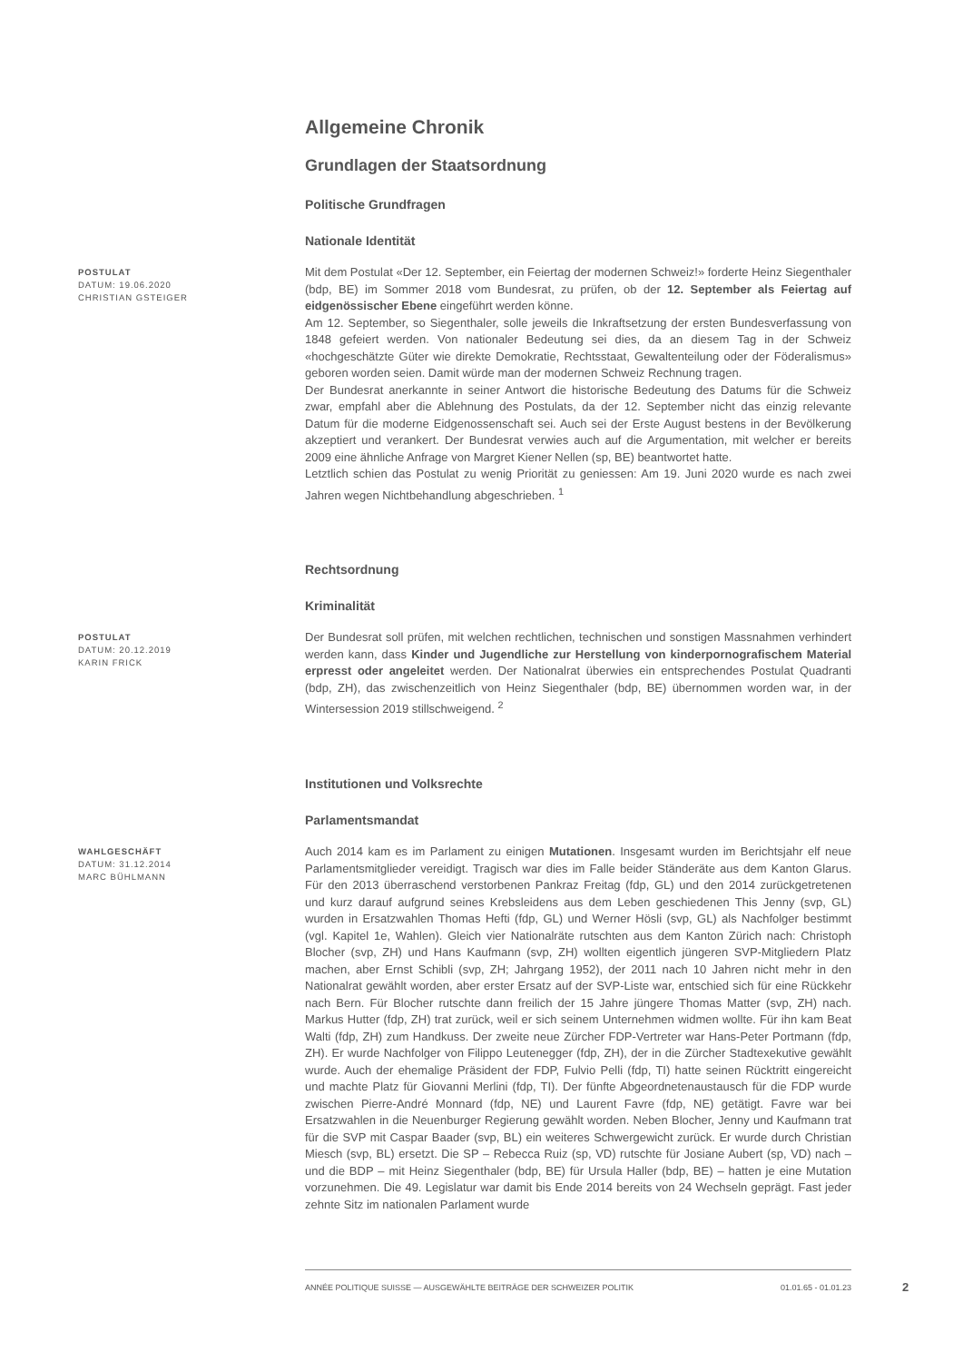Allgemeine Chronik
Grundlagen der Staatsordnung
Politische Grundfragen
Nationale Identität
POSTULAT
DATUM: 19.06.2020
CHRISTIAN GSTEIGER
Mit dem Postulat «Der 12. September, ein Feiertag der modernen Schweiz!» forderte Heinz Siegenthaler (bdp, BE) im Sommer 2018 vom Bundesrat, zu prüfen, ob der 12. September als Feiertag auf eidgenössischer Ebene eingeführt werden könne.
Am 12. September, so Siegenthaler, solle jeweils die Inkraftsetzung der ersten Bundesverfassung von 1848 gefeiert werden. Von nationaler Bedeutung sei dies, da an diesem Tag in der Schweiz «hochgeschätzte Güter wie direkte Demokratie, Rechtsstaat, Gewaltenteilung oder der Föderalismus» geboren worden seien. Damit würde man der modernen Schweiz Rechnung tragen.
Der Bundesrat anerkannte in seiner Antwort die historische Bedeutung des Datums für die Schweiz zwar, empfahl aber die Ablehnung des Postulats, da der 12. September nicht das einzig relevante Datum für die moderne Eidgenossenschaft sei. Auch sei der Erste August bestens in der Bevölkerung akzeptiert und verankert. Der Bundesrat verwies auch auf die Argumentation, mit welcher er bereits 2009 eine ähnliche Anfrage von Margret Kiener Nellen (sp, BE) beantwortet hatte.
Letztlich schien das Postulat zu wenig Priorität zu geniessen: Am 19. Juni 2020 wurde es nach zwei Jahren wegen Nichtbehandlung abgeschrieben. <sup>1</sup>
Rechtsordnung
Kriminalität
POSTULAT
DATUM: 20.12.2019
KARIN FRICK
Der Bundesrat soll prüfen, mit welchen rechtlichen, technischen und sonstigen Massnahmen verhindert werden kann, dass Kinder und Jugendliche zur Herstellung von kinderpornografischem Material erpresst oder angeleitet werden. Der Nationalrat überwies ein entsprechendes Postulat Quadranti (bdp, ZH), das zwischenzeitlich von Heinz Siegenthaler (bdp, BE) übernommen worden war, in der Wintersession 2019 stillschweigend. <sup>2</sup>
Institutionen und Volksrechte
Parlamentsmandat
WAHLGESCHÄFT
DATUM: 31.12.2014
MARC BÜHLMANN
Auch 2014 kam es im Parlament zu einigen Mutationen. Insgesamt wurden im Berichtsjahr elf neue Parlamentsmitglieder vereidigt. Tragisch war dies im Falle beider Ständeräte aus dem Kanton Glarus. Für den 2013 überraschend verstorbenen Pankraz Freitag (fdp, GL) und den 2014 zurückgetretenen und kurz darauf aufgrund seines Krebsleidens aus dem Leben geschiedenen This Jenny (svp, GL) wurden in Ersatzwahlen Thomas Hefti (fdp, GL) und Werner Hösli (svp, GL) als Nachfolger bestimmt (vgl. Kapitel 1e, Wahlen). Gleich vier Nationalräte rutschten aus dem Kanton Zürich nach: Christoph Blocher (svp, ZH) und Hans Kaufmann (svp, ZH) wollten eigentlich jüngeren SVP-Mitgliedern Platz machen, aber Ernst Schibli (svp, ZH; Jahrgang 1952), der 2011 nach 10 Jahren nicht mehr in den Nationalrat gewählt worden, aber erster Ersatz auf der SVP-Liste war, entschied sich für eine Rückkehr nach Bern. Für Blocher rutschte dann freilich der 15 Jahre jüngere Thomas Matter (svp, ZH) nach. Markus Hutter (fdp, ZH) trat zurück, weil er sich seinem Unternehmen widmen wollte. Für ihn kam Beat Walti (fdp, ZH) zum Handkuss. Der zweite neue Zürcher FDP-Vertreter war Hans-Peter Portmann (fdp, ZH). Er wurde Nachfolger von Filippo Leutenegger (fdp, ZH), der in die Zürcher Stadtexekutive gewählt wurde. Auch der ehemalige Präsident der FDP, Fulvio Pelli (fdp, TI) hatte seinen Rücktritt eingereicht und machte Platz für Giovanni Merlini (fdp, TI). Der fünfte Abgeordnetenaustausch für die FDP wurde zwischen Pierre-André Monnard (fdp, NE) und Laurent Favre (fdp, NE) getätigt. Favre war bei Ersatzwahlen in die Neuenburger Regierung gewählt worden. Neben Blocher, Jenny und Kaufmann trat für die SVP mit Caspar Baader (svp, BL) ein weiteres Schwergewicht zurück. Er wurde durch Christian Miesch (svp, BL) ersetzt. Die SP – Rebecca Ruiz (sp, VD) rutschte für Josiane Aubert (sp, VD) nach – und die BDP – mit Heinz Siegenthaler (bdp, BE) für Ursula Haller (bdp, BE) – hatten je eine Mutation vorzunehmen. Die 49. Legislatur war damit bis Ende 2014 bereits von 24 Wechseln geprägt. Fast jeder zehnte Sitz im nationalen Parlament wurde
ANNÉE POLITIQUE SUISSE — AUSGEWÄHLTE BEITRÄGE DER SCHWEIZER POLITIK 01.01.65 - 01.01.23
2